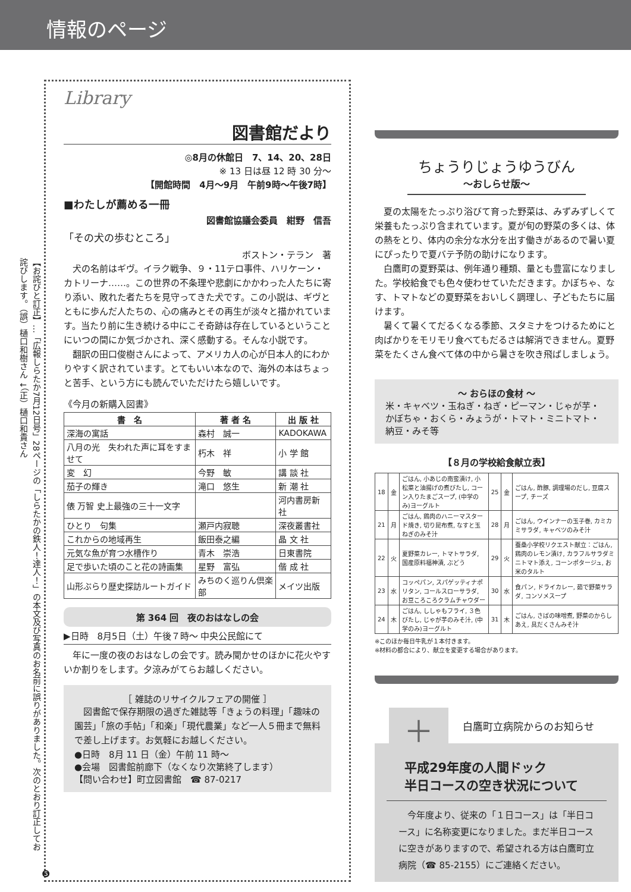情報のページ
【お詫びと訂正】…「広報しらたか7月12日号」28ページの「しらたかの鉄人！達人！」の本文及び写真のお名前に誤りがありました。次のとおり訂正してお詫びします。（誤）樋口和樹さん ↓（正）樋口和貴さん
Library
図書館だより
◎8月の休館日　7、14、20、28日
※ 13 日は昼 12 時 30 分～
【開館時間　4月～9月　午前9時～午後7時】
■わたしが薦める一冊
図書館協議会委員　紺野　信吾
「その犬の歩むところ」
ボストン・テラン　著
犬の名前はギヴ。イラク戦争、９・11テロ事件、ハリケーン・カトリーナ……。この世界の不条理や悲劇にかかわった人たちに寄り添い、敗れた者たちを見守ってきた犬です。この小説は、ギヴとともに歩んだ人たちの、心の痛みとその再生が淡々と描かれています。当たり前に生き続ける中にこそ奇跡は存在しているということにいつの間にか気づかされ、深く感動する。そんな小説です。
翻訳の田口俊樹さんによって、アメリカ人の心が日本人的にわかりやすく訳されています。とてもいい本なので、海外の本はちょっと苦手、という方にも読んでいただけたら嬉しいです。
《今月の新購入図書》
| 書 名 | 著 者 名 | 出 版 社 |
| --- | --- | --- |
| 深海の寓話 | 森村 誠一 | KADOKAWA |
| 八月の光 失われた声に耳をすませて | 朽木 祥 | 小 学 館 |
| 変 幻 | 今野 敏 | 講 談 社 |
| 茄子の輝き | 滝口 悠生 | 新 潮 社 |
| 俵 万智 史上最強の三十一文字 | | 河内書房新社 |
| ひとり 句集 | 瀬戸内寂聴 | 深夜叢書社 |
| これからの地域再生 | 飯田泰之編 | 晶 文 社 |
| 元気な魚が育つ水槽作り | 青木 崇浩 | 日東書院 |
| 足で歩いた頃のこと花の詩画集 | 星野 富弘 | 偕 成 社 |
| 山形ぶらり歴史探訪ルートガイド | みちのく巡りん倶楽部 | メイツ出版 |
第 364 回　夜のおはなしの会
▶日時　8月5日（土）午後７時～ 中央公民館にて
年に一度の夜のおはなしの会です。読み聞かせのほかに花火やすいか割りをします。夕涼みがてらお越しください。
［ 雑誌のリサイクルフェアの開催 ］
図書館で保存期限の過ぎた雑誌等「きょうの料理」「趣味の園芸」「旅の手帖」「和楽」「現代農業」など一人５冊まで無料で差し上げます。お気軽にお越しください。
●日時　8月 11 日（金）午前 11 時～
●会場　図書館前廊下（なくなり次第終了します）
【問い合わせ】町立図書館　☎ 87-0217
ちょうりじょうゆうびん
～おしらせ版～
夏の太陽をたっぷり浴びて育った野菜は、みずみずしくて栄養もたっぷり含まれています。夏が旬の野菜の多くは、体の熱をとり、体内の余分な水分を出す働きがあるので暑い夏にぴったりで夏バテ予防の助けになります。
白鷹町の夏野菜は、例年通り種類、量とも豊富になりました。学校給食でも色々使わせていただきます。かぼちゃ、なす、トマトなどの夏野菜をおいしく調理し、子どもたちに届けます。
暑くて暑くてだるくなる季節、スタミナをつけるためにと肉ばかりをモリモリ食べてもだるさは解消できません。夏野菜をたくさん食べて体の中から暑さを吹き飛ばしましょう。
～ おらほの食材 ～
米・キャベツ・玉ねぎ・ねぎ・ピーマン・じゃが芋・かぼちゃ・おくら・みょうが・トマト・ミニトマト・納豆・みそ等
【８月の学校給食献立表】
| 18 | 金 | ごはん, 小あじの南蛮漬け, 小松菜と油揚げの煮びたし, コーン入りたまごスープ, (中学のみ)ヨーグルト | 25 | 金 | ごはん, 酢豚, 調理場のだし, 豆腐スープ, チーズ |
| 21 | 月 | ごはん, 鶏肉のハニーマスタード焼き, 切り昆布煮, なすと玉ねぎのみそ汁 | 28 | 月 | ごはん, ウインナーの玉子巻, カミカミサラダ, キャベツのみそ汁 |
| 22 | 火 | 夏野菜カレー, トマトサラダ, 国産原料福神漬, ぶどう | 29 | 火 | 蚕桑小学校リクエスト献立：ごはん, 鶏肉のレモン漬け, カラフルサラダミニトマト添え, コーンポタージュ, お米のタルト |
| 23 | 水 | コッペパン, スパゲッティナポリタン, コールスローサラダ, お豆ころころクラムチャウダー | 30 | 水 | 食パン, ドライカレー, 茹で野菜サラダ, コンソメスープ |
| 24 | 木 | ごはん, ししゃもフライ, ３色びたし, じゃが芋のみそ汁, (中学のみ)ヨーグルト | 31 | 木 | ごはん, さばの味噌煮, 野菜のからしあえ, 具だくさんみそ汁 |
※このほか毎日牛乳が１本付きます。
※材料の都合により、献立を変更する場合があります。
＋
白鷹町立病院からのお知らせ
平成29年度の人間ドック
半日コースの空き状況について
今年度より、従来の「１日コース」は「半日コース」に名称変更になりました。まだ半日コースに空きがありますので、希望される方は白鷹町立病院（☎ 85-2155）にご連絡ください。
❺